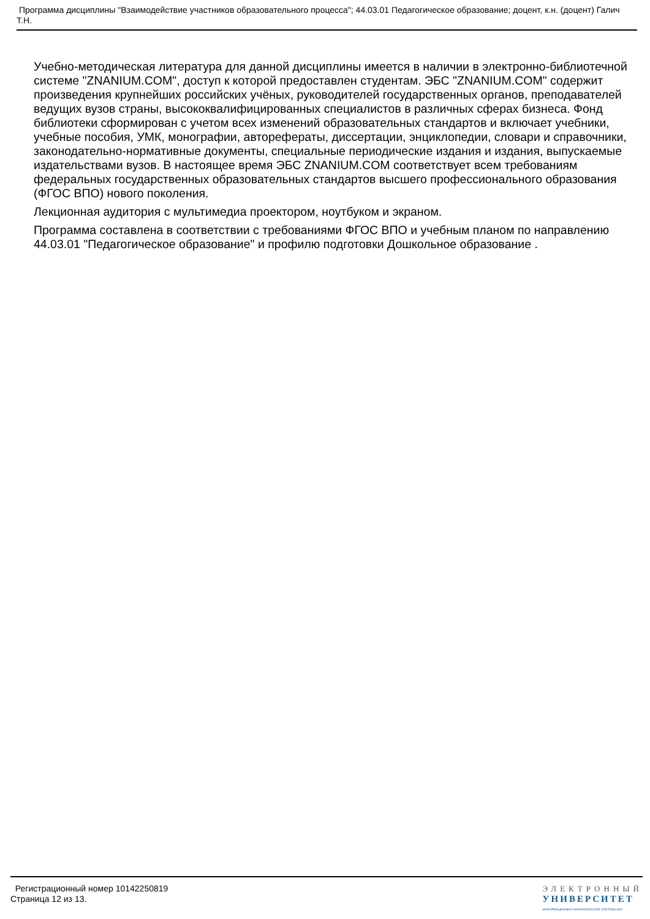Программа дисциплины "Взаимодействие участников образовательного процесса"; 44.03.01 Педагогическое образование; доцент, к.н. (доцент) Галич Т.Н.
Учебно-методическая литература для данной дисциплины имеется в наличии в электронно-библиотечной системе "ZNANIUM.COM", доступ к которой предоставлен студентам. ЭБС "ZNANIUM.COM" содержит произведения крупнейших российских учёных, руководителей государственных органов, преподавателей ведущих вузов страны, высококвалифицированных специалистов в различных сферах бизнеса. Фонд библиотеки сформирован с учетом всех изменений образовательных стандартов и включает учебники, учебные пособия, УМК, монографии, авторефераты, диссертации, энциклопедии, словари и справочники, законодательно-нормативные документы, специальные периодические издания и издания, выпускаемые издательствами вузов. В настоящее время ЭБС ZNANIUM.COM соответствует всем требованиям федеральных государственных образовательных стандартов высшего профессионального образования (ФГОС ВПО) нового поколения.
Лекционная аудитория с мультимедиа проектором, ноутбуком и экраном.
Программа составлена в соответствии с требованиями ФГОС ВПО и учебным планом по направлению 44.03.01 "Педагогическое образование" и профилю подготовки Дошкольное образование .
Регистрационный номер 10142250819
Страница 12 из 13.
ЭЛЕКТРОННЫЙ
УНИВЕРСИТЕТ
ИНФОРМАЦИОННО-АНАЛИТИЧЕСКАЯ СИСТЕМА КФУ